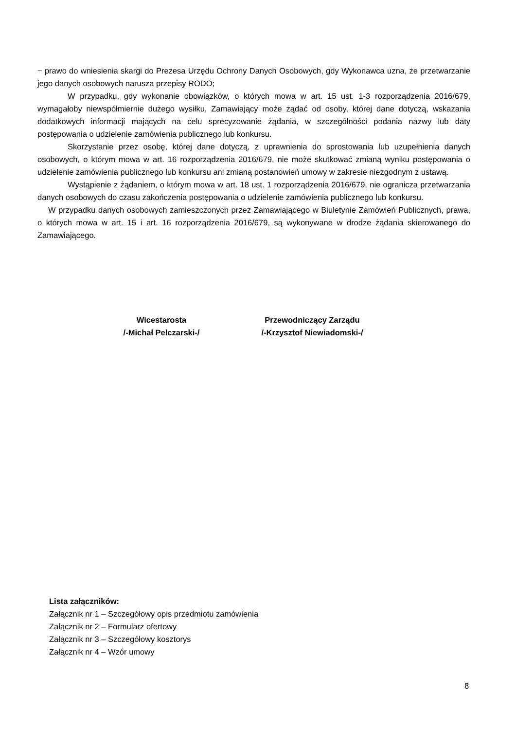− prawo do wniesienia skargi do Prezesa Urzędu Ochrony Danych Osobowych, gdy Wykonawca uzna, że przetwarzanie jego danych osobowych narusza przepisy RODO;
W przypadku, gdy wykonanie obowiązków, o których mowa w art. 15 ust. 1-3 rozporządzenia 2016/679, wymagałoby niewspółmiernie dużego wysiłku, Zamawiający może żądać od osoby, której dane dotyczą, wskazania dodatkowych informacji mających na celu sprecyzowanie żądania, w szczególności podania nazwy lub daty postępowania o udzielenie zamówienia publicznego lub konkursu.
Skorzystanie przez osobę, której dane dotyczą, z uprawnienia do sprostowania lub uzupełnienia danych osobowych, o którym mowa w art. 16 rozporządzenia 2016/679, nie może skutkować zmianą wyniku postępowania o udzielenie zamówienia publicznego lub konkursu ani zmianą postanowień umowy w zakresie niezgodnym z ustawą.
Wystąpienie z żądaniem, o którym mowa w art. 18 ust. 1 rozporządzenia 2016/679, nie ogranicza przetwarzania danych osobowych do czasu zakończenia postępowania o udzielenie zamówienia publicznego lub konkursu.
W przypadku danych osobowych zamieszczonych przez Zamawiającego w Biuletynie Zamówień Publicznych, prawa, o których mowa w art. 15 i art. 16 rozporządzenia 2016/679, są wykonywane w drodze żądania skierowanego do Zamawiającego.
Wicestarosta
/-Michał Pelczarski-/
Przewodniczący Zarządu
/-Krzysztof Niewiadomski-/
Lista załączników:
Załącznik nr 1 – Szczegółowy opis przedmiotu zamówienia
Załącznik nr 2 – Formularz ofertowy
Załącznik nr 3 – Szczegółowy kosztorys
Załącznik nr 4 – Wzór umowy
8